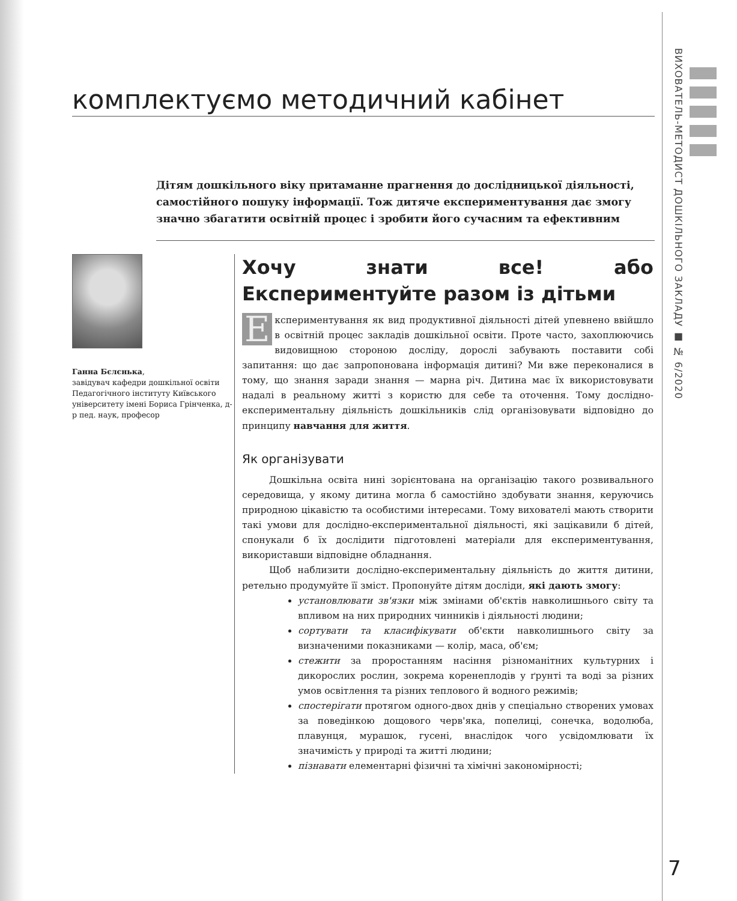комплектуємо методичний кабінет
Дітям дошкільного віку притаманне прагнення до дослідницької діяльності, самостійного пошуку інформації. Тож дитяче експериментування дає змогу значно збагатити освітній процес і зробити його сучасним та ефективним
Ганна Бєлєнька,
завідувач кафедри дошкільної освіти Педагогічного інституту Київського університету імені Бориса Грінченка, д-р пед. наук, професор
Хочу знати все! або Експериментуйте разом із дітьми
Експериментування як вид продуктивної діяльності дітей упевнено ввійшло в освітній процес закладів дошкільної освіти. Проте часто, захоплюючись видовищною стороною досліду, дорослі забувають поставити собі запитання: що дає запропонована інформація дитині? Ми вже переконалися в тому, що знання заради знання — марна річ. Дитина має їх використовувати надалі в реальному житті з користю для себе та оточення. Тому дослідно-експериментальну діяльність дошкільників слід організовувати відповідно до принципу навчання для життя.
Як організувати
Дошкільна освіта нині зорієнтована на організацію такого розвивального середовища, у якому дитина могла б самостійно здобувати знання, керуючись природною цікавістю та особистими інтересами. Тому вихователі мають створити такі умови для дослідно-експериментальної діяльності, які зацікавили б дітей, спонукали б їх дослідити підготовлені матеріали для експериментування, використавши відповідне обладнання.
Щоб наблизити дослідно-експериментальну діяльність до життя дитини, ретельно продумуйте її зміст. Пропонуйте дітям досліди, які дають змогу:
установлювати зв'язки між змінами об'єктів навколишнього світу та впливом на них природних чинників і діяльності людини;
сортувати та класифікувати об'єкти навколишнього світу за визначеними показниками — колір, маса, об'єм;
стежити за проростанням насіння різноманітних культурних і дикорослих рослин, зокрема коренеплодів у ґрунті та воді за різних умов освітлення та різних теплового й водного режимів;
спостерігати протягом одного-двох днів у спеціально створених умовах за поведінкою дощового черв'яка, попелиці, сонечка, водолюба, плавунця, мурашок, гусені, внаслідок чого усвідомлювати їх значимість у природі та житті людини;
пізнавати елементарні фізичні та хімічні закономірності;
ВИХОВАТЕЛЬ-МЕТОДИСТ ДОШКІЛЬНОГО ЗАКЛАДУ ■ № 6/2020
7